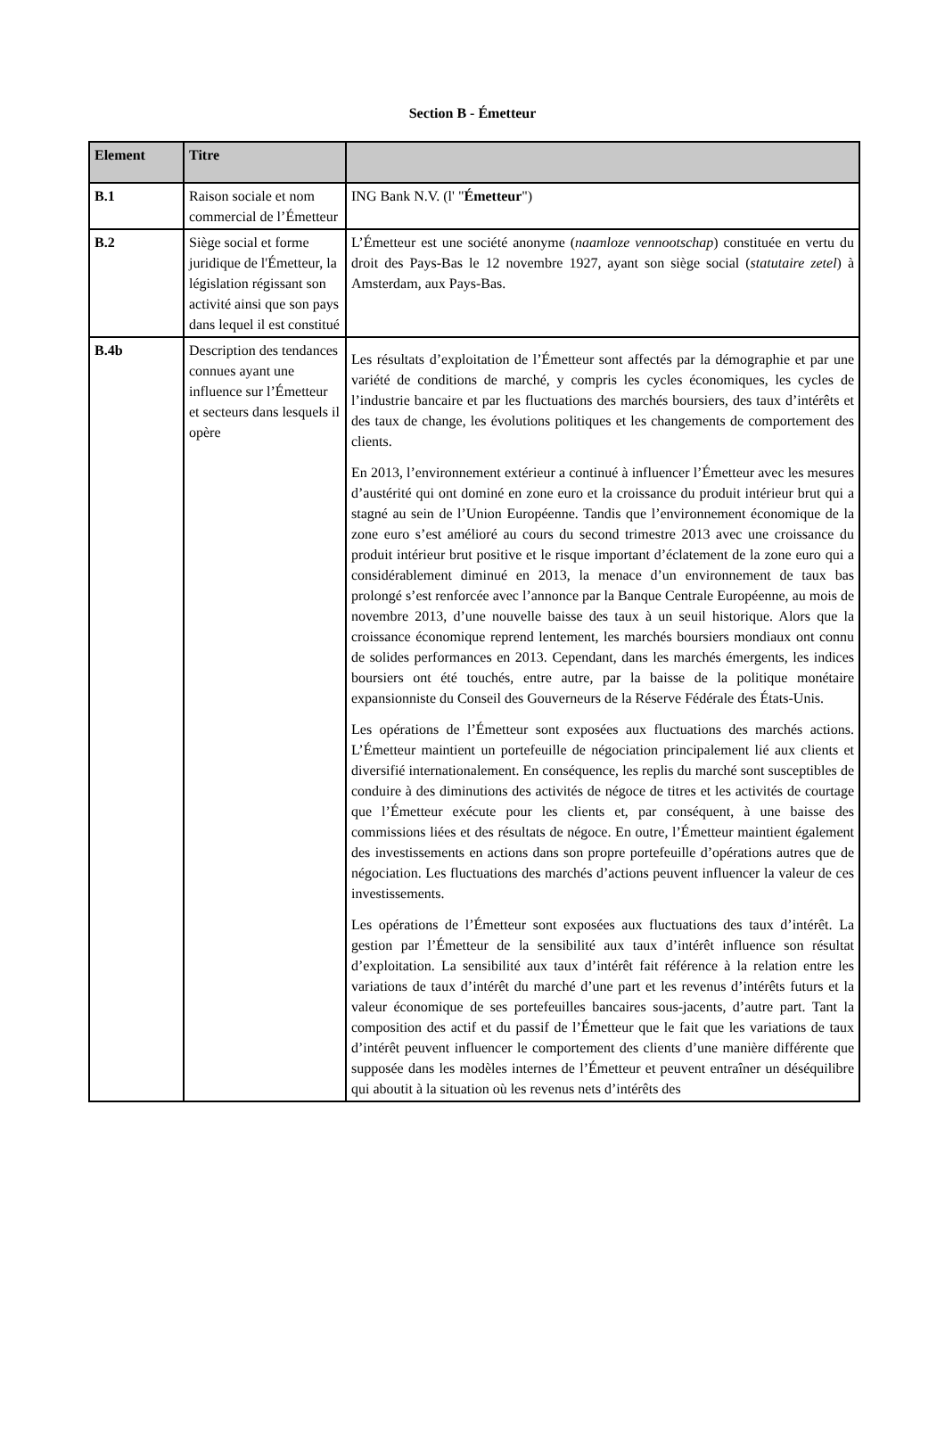Section B - Émetteur
| Element | Titre | |
| --- | --- | --- |
| B.1 | Raison sociale et nom commercial de l’Émetteur | ING Bank N.V. (l' " Émetteur ") |
| B.2 | Siège social et forme juridique de l'Émetteur, la législation régissant son activité ainsi que son pays dans lequel il est constitué | L’Émetteur est une société anonyme ( naamloze vennootschap ) constituée en vertu du droit des Pays-Bas le 12 novembre 1927, ayant son siège social ( statutaire zetel ) à Amsterdam, aux Pays-Bas. |
| B.4b | Description des tendances connues ayant une influence sur l’Émetteur et secteurs dans lesquels il opère | Les résultats d’exploitation de l’Émetteur sont affectés par la démographie et par une variété de conditions de marché, y compris les cycles économiques, les cycles de l’industrie bancaire et par les fluctuations des marchés boursiers, des taux d’intérêts et des taux de change, les évolutions politiques et les changements de comportement des clients. En 2013, l’environnement extérieur a continué à influencer l’Émetteur avec les mesures d’austérité qui ont dominé en zone euro et la croissance du produit intérieur brut qui a stagné au sein de l’Union Européenne. Tandis que l’environnement économique de la zone euro s’est amélioré au cours du second trimestre 2013 avec une croissance du produit intérieur brut positive et le risque important d’éclatement de la zone euro qui a considérablement diminué en 2013, la menace d’un environnement de taux bas prolongé s’est renforcée avec l’annonce par la Banque Centrale Européenne, au mois de novembre 2013, d’une nouvelle baisse des taux à un seuil historique. Alors que la croissance économique reprend lentement, les marchés boursiers mondiaux ont connu de solides performances en 2013. Cependant, dans les marchés émergents, les indices boursiers ont été touchés, entre autre, par la baisse de la politique monétaire expansionniste du Conseil des Gouverneurs de la Réserve Fédérale des États-Unis. Les opérations de l’Émetteur sont exposées aux fluctuations des marchés actions. L’Émetteur maintient un portefeuille de négociation principalement lié aux clients et diversifié internationalement. En conséquence, les replis du marché sont susceptibles de conduire à des diminutions des activités de négoce de titres et les activités de courtage que l’Émetteur exécute pour les clients et, par conséquent, à une baisse des commissions liées et des résultats de négoce. En outre, l’Émetteur maintient également des investissements en actions dans son propre portefeuille d’opérations autres que de négociation. Les fluctuations des marchés d’actions peuvent influencer la valeur de ces investissements. Les opérations de l’Émetteur sont exposées aux fluctuations des taux d’intérêt. La gestion par l’Émetteur de la sensibilité aux taux d’intérêt influence son résultat d’exploitation. La sensibilité aux taux d’intérêt fait référence à la relation entre les variations de taux d’intérêt du marché d’une part et les revenus d’intérêts futurs et la valeur économique de ses portefeuilles bancaires sous-jacents, d’autre part. Tant la composition des actif et du passif de l’Émetteur que le fait que les variations de taux d’intérêt peuvent influencer le comportement des clients d’une manière différente que supposée dans les modèles internes de l’Émetteur et peuvent entraîner un déséquilibre qui aboutit à la situation où les revenus nets d’intérêts des |